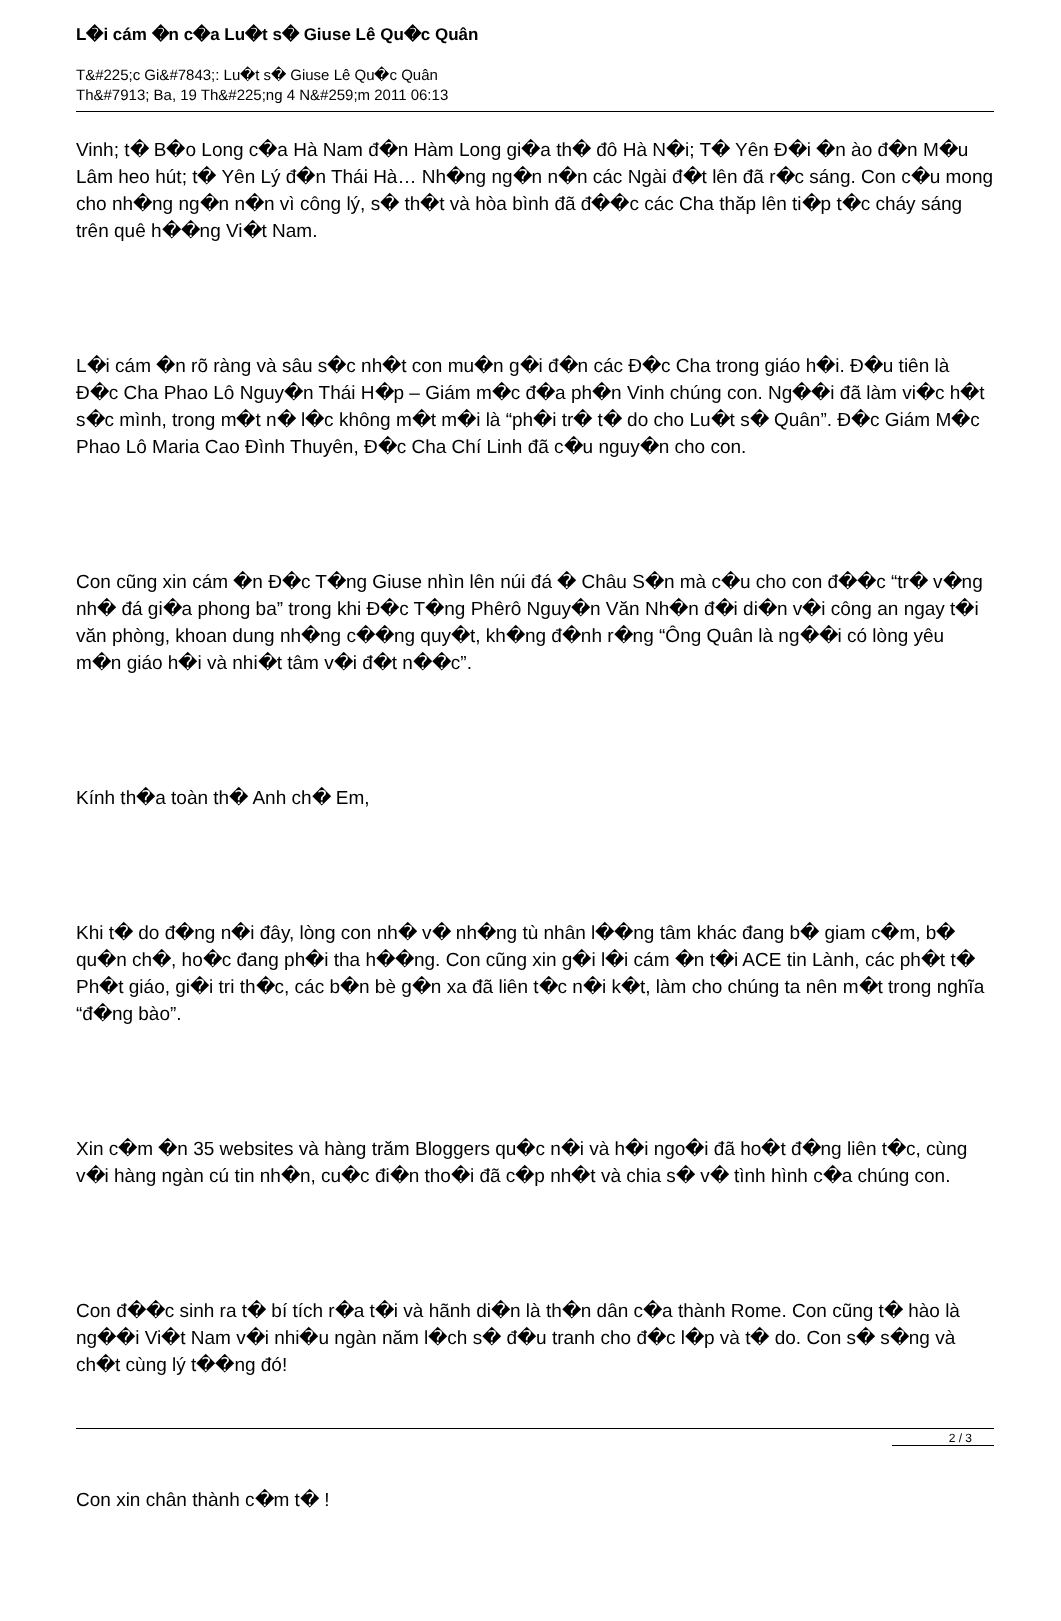L�i cám �n c�a Lu�t s� Giuse Lê Qu�c Quân
T&#225;c Gi&#7843;: Lu�t s� Giuse Lê Qu�c Quân
Th&#7913; Ba, 19 Th&#225;ng 4 N&#259;m 2011 06:13
Vinh; t� B�o Long c�a Hà Nam đ�n Hàm Long gi�a th� đô Hà N�i; T� Yên Đ�i �n ào đ�n M�u Lâm heo hút; t� Yên Lý đ�n Thái Hà… Nh�ng ng�n n�n các Ngài đ�t lên đã r�c sáng. Con c�u mong cho nh�ng ng�n n�n vì công lý, s� th�t và hòa bình đã đ��c các Cha thăp lên ti�p t�c cháy sáng trên quê h��ng Vi�t Nam.
L�i cám �n rõ ràng và sâu s�c nh�t con mu�n g�i đ�n các Đ�c Cha trong giáo h�i. Đ�u tiên là Đ�c Cha Phao Lô Nguy�n Thái H�p – Giám m�c đ�a ph�n Vinh chúng con. Ng��i đã làm vi�c h�t s�c mình, trong m�t n� l�c không m�t m�i là “ph�i tr� t� do cho Lu�t s� Quân”. Đ�c Giám M�c Phao Lô Maria Cao Đình Thuyên, Đ�c Cha Chí Linh đã c�u nguy�n cho con.
Con cũng xin cám �n Đ�c T�ng Giuse nhìn lên núi đá � Châu S�n mà c�u cho con đ��c “tr� v�ng nh� đá gi�a phong ba” trong khi Đ�c T�ng Phêrô Nguy�n Văn Nh�n đ�i di�n v�i công an ngay t�i văn phòng, khoan dung nh�ng c��ng quy�t, kh�ng đ�nh r�ng “Ông Quân là ng��i có lòng yêu m�n giáo h�i và nhi�t tâm v�i đ�t n��c”.
Kính th�a toàn th� Anh ch� Em,
Khi t� do đ�ng n�i đây, lòng con nh� v� nh�ng tù nhân l��ng tâm khác đang b� giam c�m, b� qu�n ch�, ho�c đang ph�i tha h��ng. Con cũng xin g�i l�i cám �n t�i ACE tin Lành, các ph�t t� Ph�t giáo, gi�i tri th�c, các b�n bè g�n xa đã liên t�c n�i k�t, làm cho chúng ta nên m�t trong nghĩa “đ�ng bào”.
Xin c�m �n 35 websites và hàng trăm Bloggers qu�c n�i và h�i ngo�i đã ho�t đ�ng liên t�c, cùng v�i hàng ngàn cú tin nh�n, cu�c đi�n tho�i đã c�p nh�t và chia s� v� tình hình c�a chúng con.
Con đ��c sinh ra t� bí tích r�a t�i và hãnh di�n là th�n dân c�a thành Rome. Con cũng t� hào là ng��i Vi�t Nam v�i nhi�u ngàn năm l�ch s� đ�u tranh cho đ�c l�p và t� do. Con s� s�ng và ch�t cùng lý t��ng đó!
Con xin chân thành c�m t� !
2 / 3